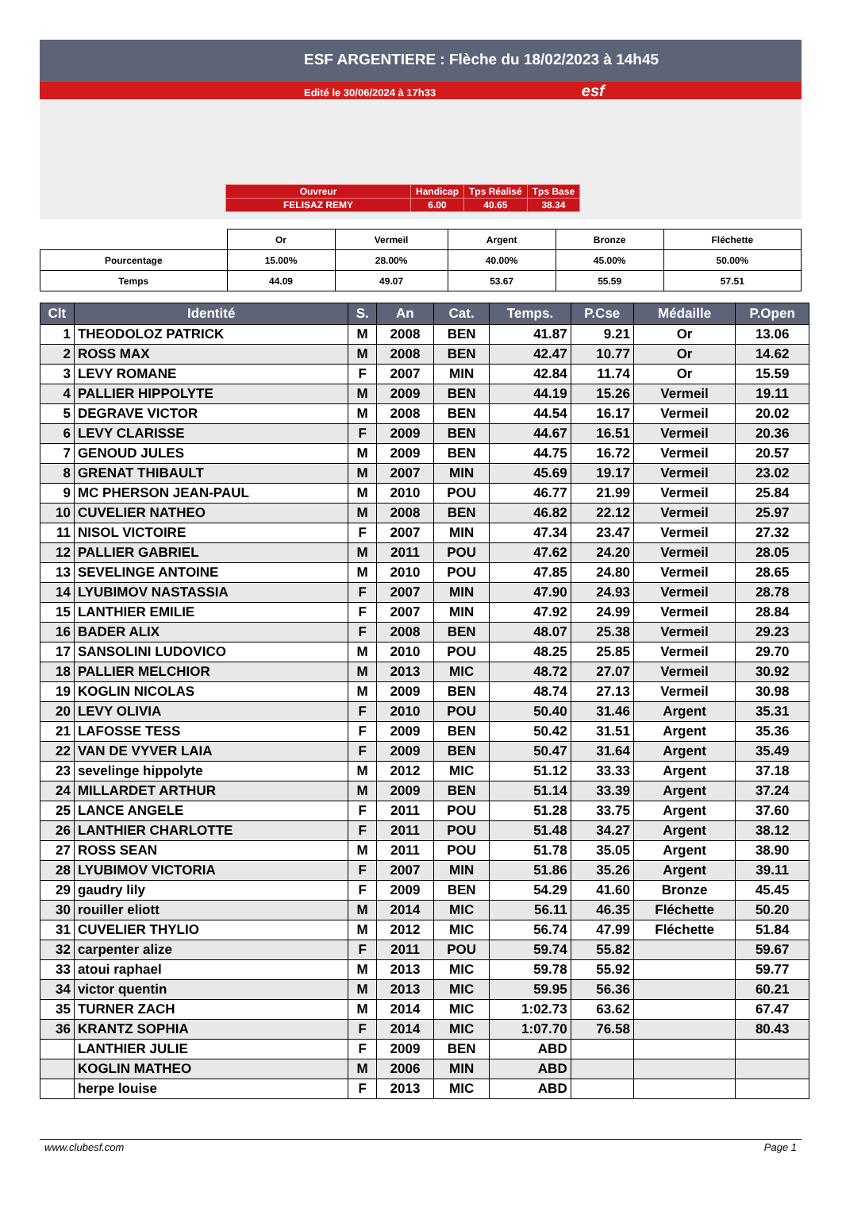ESF ARGENTIERE : Flèche du 18/02/2023 à 14h45
Edité le 30/06/2024 à 17h33 esf
| Ouvreur | Handicap | Tps Réalisé | Tps Base |
| FELISAZ REMY | 6.00 | 40.65 | 38.34 |
| | Or | Vermeil | Argent | Bronze | Fléchette |
| Pourcentage | 15.00% | 28.00% | 40.00% | 45.00% | 50.00% |
| Temps | 44.09 | 49.07 | 53.67 | 55.59 | 57.51 |
| Clt | Identité | S. | An | Cat. | Temps. | P.Cse | Médaille | P.Open |
| --- | --- | --- | --- | --- | --- | --- | --- | --- |
| 1 | THEODOLOZ PATRICK | M | 2008 | BEN | 41.87 | 9.21 | Or | 13.06 |
| 2 | ROSS MAX | M | 2008 | BEN | 42.47 | 10.77 | Or | 14.62 |
| 3 | LEVY ROMANE | F | 2007 | MIN | 42.84 | 11.74 | Or | 15.59 |
| 4 | PALLIER HIPPOLYTE | M | 2009 | BEN | 44.19 | 15.26 | Vermeil | 19.11 |
| 5 | DEGRAVE VICTOR | M | 2008 | BEN | 44.54 | 16.17 | Vermeil | 20.02 |
| 6 | LEVY CLARISSE | F | 2009 | BEN | 44.67 | 16.51 | Vermeil | 20.36 |
| 7 | GENOUD JULES | M | 2009 | BEN | 44.75 | 16.72 | Vermeil | 20.57 |
| 8 | GRENAT THIBAULT | M | 2007 | MIN | 45.69 | 19.17 | Vermeil | 23.02 |
| 9 | MC PHERSON JEAN-PAUL | M | 2010 | POU | 46.77 | 21.99 | Vermeil | 25.84 |
| 10 | CUVELIER NATHEO | M | 2008 | BEN | 46.82 | 22.12 | Vermeil | 25.97 |
| 11 | NISOL VICTOIRE | F | 2007 | MIN | 47.34 | 23.47 | Vermeil | 27.32 |
| 12 | PALLIER GABRIEL | M | 2011 | POU | 47.62 | 24.20 | Vermeil | 28.05 |
| 13 | SEVELINGE ANTOINE | M | 2010 | POU | 47.85 | 24.80 | Vermeil | 28.65 |
| 14 | LYUBIMOV NASTASSIA | F | 2007 | MIN | 47.90 | 24.93 | Vermeil | 28.78 |
| 15 | LANTHIER EMILIE | F | 2007 | MIN | 47.92 | 24.99 | Vermeil | 28.84 |
| 16 | BADER ALIX | F | 2008 | BEN | 48.07 | 25.38 | Vermeil | 29.23 |
| 17 | SANSOLINI LUDOVICO | M | 2010 | POU | 48.25 | 25.85 | Vermeil | 29.70 |
| 18 | PALLIER MELCHIOR | M | 2013 | MIC | 48.72 | 27.07 | Vermeil | 30.92 |
| 19 | KOGLIN NICOLAS | M | 2009 | BEN | 48.74 | 27.13 | Vermeil | 30.98 |
| 20 | LEVY OLIVIA | F | 2010 | POU | 50.40 | 31.46 | Argent | 35.31 |
| 21 | LAFOSSE TESS | F | 2009 | BEN | 50.42 | 31.51 | Argent | 35.36 |
| 22 | VAN DE VYVER LAIA | F | 2009 | BEN | 50.47 | 31.64 | Argent | 35.49 |
| 23 | sevelinge hippolyte | M | 2012 | MIC | 51.12 | 33.33 | Argent | 37.18 |
| 24 | MILLARDET ARTHUR | M | 2009 | BEN | 51.14 | 33.39 | Argent | 37.24 |
| 25 | LANCE ANGELE | F | 2011 | POU | 51.28 | 33.75 | Argent | 37.60 |
| 26 | LANTHIER CHARLOTTE | F | 2011 | POU | 51.48 | 34.27 | Argent | 38.12 |
| 27 | ROSS SEAN | M | 2011 | POU | 51.78 | 35.05 | Argent | 38.90 |
| 28 | LYUBIMOV VICTORIA | F | 2007 | MIN | 51.86 | 35.26 | Argent | 39.11 |
| 29 | gaudry lily | F | 2009 | BEN | 54.29 | 41.60 | Bronze | 45.45 |
| 30 | rouiller eliott | M | 2014 | MIC | 56.11 | 46.35 | Fléchette | 50.20 |
| 31 | CUVELIER THYLIO | M | 2012 | MIC | 56.74 | 47.99 | Fléchette | 51.84 |
| 32 | carpenter alize | F | 2011 | POU | 59.74 | 55.82 | | 59.67 |
| 33 | atoui raphael | M | 2013 | MIC | 59.78 | 55.92 | | 59.77 |
| 34 | victor quentin | M | 2013 | MIC | 59.95 | 56.36 | | 60.21 |
| 35 | TURNER ZACH | M | 2014 | MIC | 1:02.73 | 63.62 | | 67.47 |
| 36 | KRANTZ SOPHIA | F | 2014 | MIC | 1:07.70 | 76.58 | | 80.43 |
| | LANTHIER JULIE | F | 2009 | BEN | ABD | | | |
| | KOGLIN MATHEO | M | 2006 | MIN | ABD | | | |
| | herpe louise | F | 2013 | MIC | ABD | | | |
www.clubesf.com Page 1